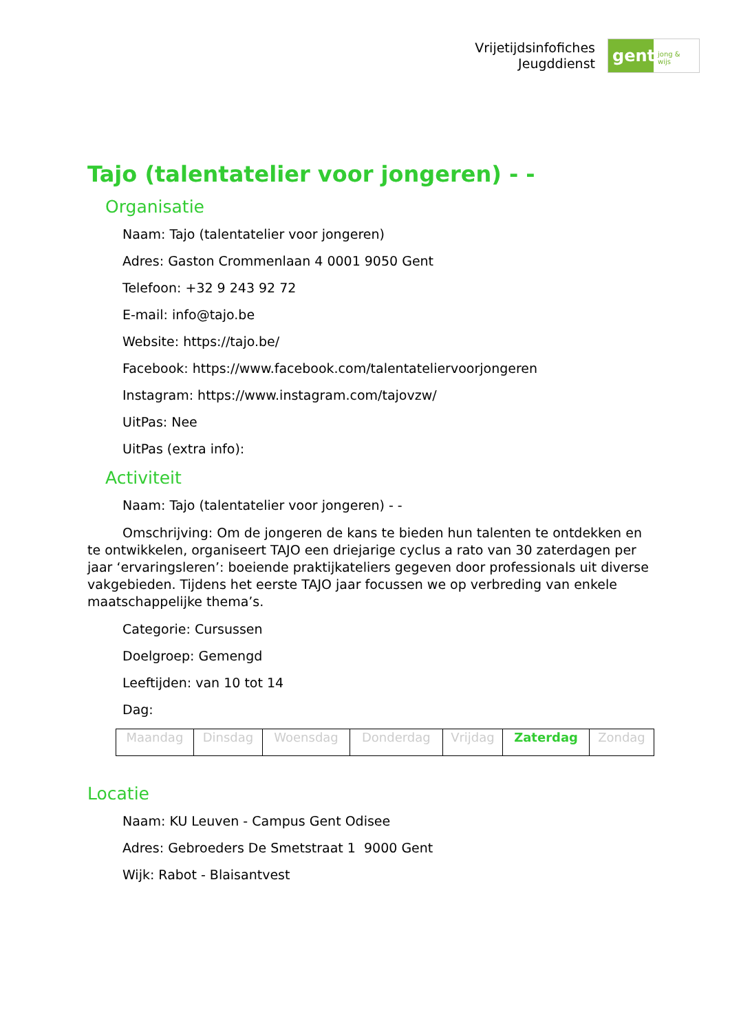Vrijetijdsinfofiches
Jeugddienst
gent:
jong & wijs
Tajo (talentatelier voor jongeren) - -
Organisatie
Naam: Tajo (talentatelier voor jongeren)
Adres: Gaston Crommenlaan 4 0001 9050 Gent
Telefoon: +32 9 243 92 72
E-mail: info@tajo.be
Website: https://tajo.be/
Facebook: https://www.facebook.com/talentateliervoorjongeren
Instagram: https://www.instagram.com/tajovzw/
UitPas: Nee
UitPas (extra info):
Activiteit
Naam: Tajo (talentatelier voor jongeren) - -
Omschrijving: Om de jongeren de kans te bieden hun talenten te ontdekken en te ontwikkelen, organiseert TAJO een driejarige cyclus a rato van 30 zaterdagen per jaar ‘ervaringsleren’: boeiende praktijkateliers gegeven door professionals uit diverse vakgebieden. Tijdens het eerste TAJO jaar focussen we op verbreding van enkele maatschappelijke thema’s.
Categorie: Cursussen
Doelgroep: Gemengd
Leeftijden: van 10 tot 14
Dag:
| Maandag | Dinsdag | Woensdag | Donderdag | Vrijdag | Zaterdag | Zondag |
Locatie
Naam: KU Leuven - Campus Gent Odisee
Adres: Gebroeders De Smetstraat 1 9000 Gent
Wijk: Rabot - Blaisantvest